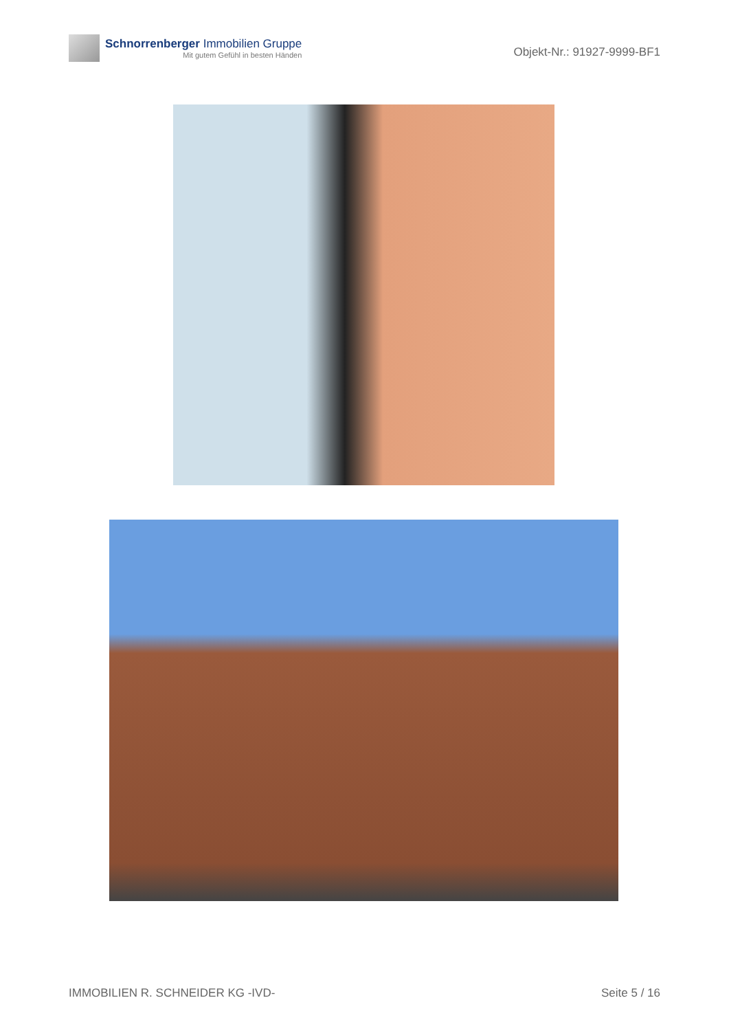Schnorrenberger Immobilien Gruppe
Mit gutem Gefühl in besten Händen
Objekt-Nr.: 91927-9999-BF1
IMMOBILIEN R. SCHNEIDER KG -IVD- Seite 5 / 16